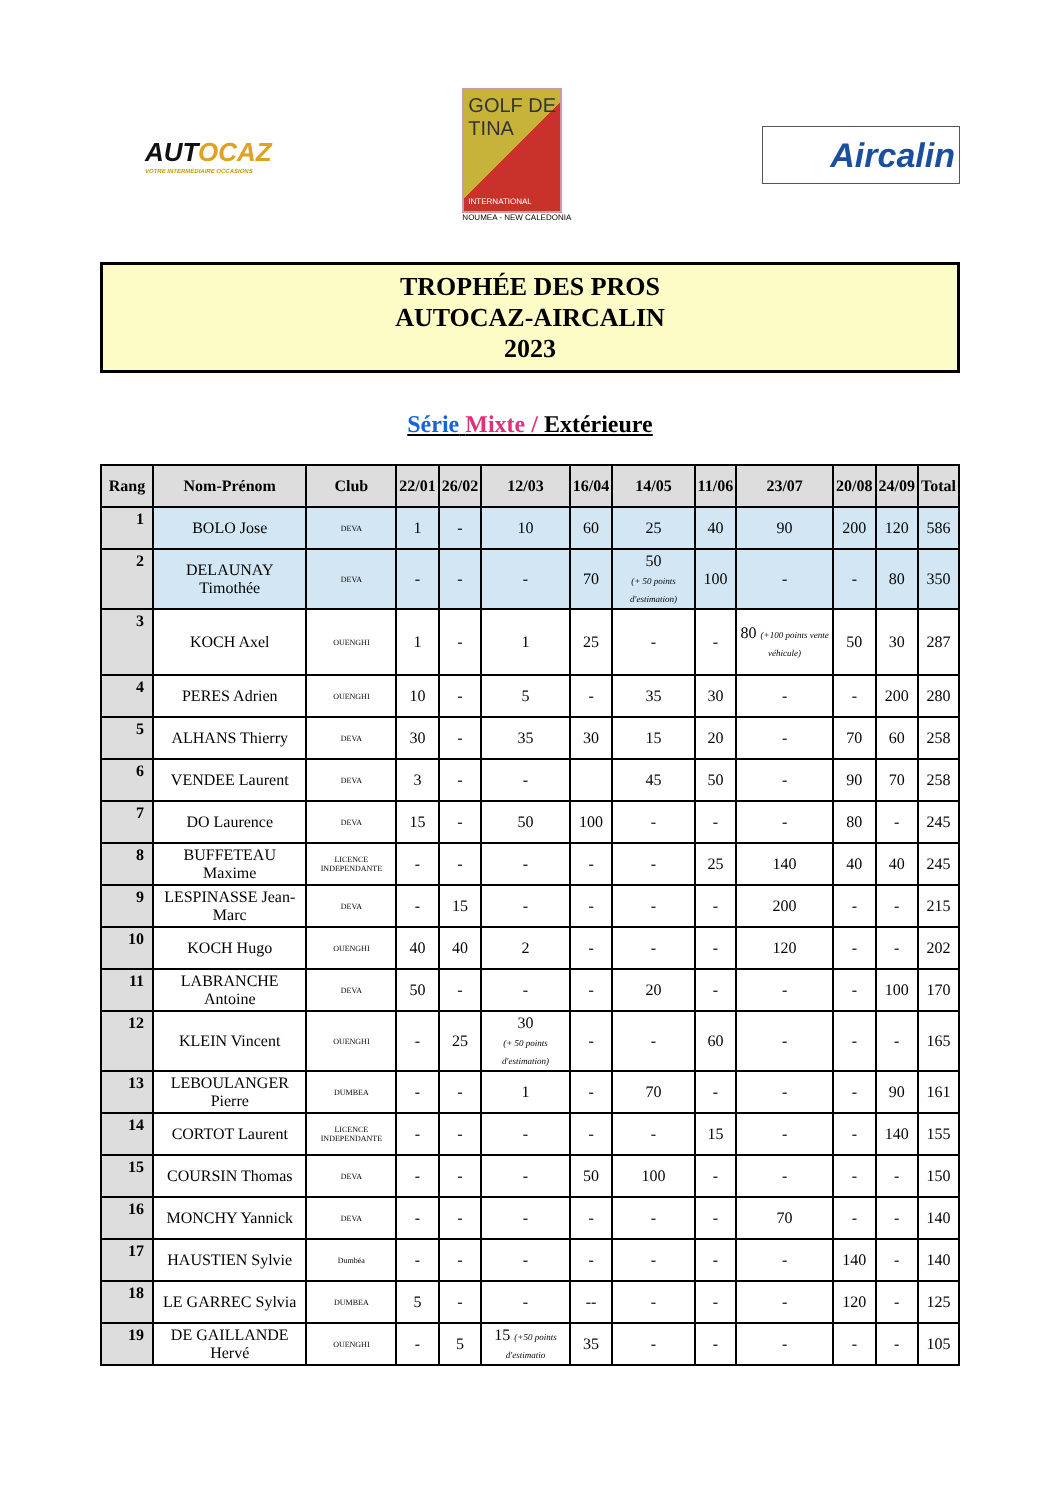AUTOCAZ
VOTRE INTERMÉDIAIRE OCCASIONS
GOLF DE
TINA
INTERNATIONAL
NOUMEA - NEW CALEDONIA
Aircalin
TROPHÉE DES PROS
AUTOCAZ-AIRCALIN
2023
Série Mixte / Extérieure
| Rang | Nom-Prénom | Club | 22/01 | 26/02 | 12/03 | 16/04 | 14/05 | 11/06 | 23/07 | 20/08 | 24/09 | Total |
| --- | --- | --- | --- | --- | --- | --- | --- | --- | --- | --- | --- | --- |
| 1 | BOLO Jose | DEVA | 1 | - | 10 | 60 | 25 | 40 | 90 | 200 | 120 | 586 |
| 2 | DELAUNAY Timothée | DEVA | - | - | - | 70 | 50 (+ 50 points d'estimation) | 100 | - | - | 80 | 350 |
| 3 | KOCH Axel | OUENGHI | 1 | - | 1 | 25 | - | - | 80 (+100 points vente véhicule) | 50 | 30 | 287 |
| 4 | PERES Adrien | OUENGHI | 10 | - | 5 | - | 35 | 30 | - | - | 200 | 280 |
| 5 | ALHANS Thierry | DEVA | 30 | - | 35 | 30 | 15 | 20 | - | 70 | 60 | 258 |
| 6 | VENDEE Laurent | DEVA | 3 | - | - | | 45 | 50 | - | 90 | 70 | 258 |
| 7 | DO Laurence | DEVA | 15 | - | 50 | 100 | - | - | - | 80 | - | 245 |
| 8 | BUFFETEAU Maxime | LICENCE INDEPENDANTE | - | - | - | - | - | 25 | 140 | 40 | 40 | 245 |
| 9 | LESPINASSE Jean-Marc | DEVA | - | 15 | - | - | - | - | 200 | - | - | 215 |
| 10 | KOCH Hugo | OUENGHI | 40 | 40 | 2 | - | - | - | 120 | - | - | 202 |
| 11 | LABRANCHE Antoine | DEVA | 50 | - | - | - | 20 | - | - | - | 100 | 170 |
| 12 | KLEIN Vincent | OUENGHI | - | 25 | 30 (+ 50 points d'estimation) | - | - | 60 | - | - | - | 165 |
| 13 | LEBOULANGER Pierre | DUMBEA | - | - | 1 | - | 70 | - | - | - | 90 | 161 |
| 14 | CORTOT Laurent | LICENCE INDEPENDANTE | - | - | - | - | - | 15 | - | - | 140 | 155 |
| 15 | COURSIN Thomas | DEVA | - | - | - | 50 | 100 | - | - | - | - | 150 |
| 16 | MONCHY Yannick | DEVA | - | - | - | - | - | - | 70 | - | - | 140 |
| 17 | HAUSTIEN Sylvie | Dumbéa | - | - | - | - | - | - | - | 140 | - | 140 |
| 18 | LE GARREC Sylvia | DUMBEA | 5 | - | - | -- | - | - | - | 120 | - | 125 |
| 19 | DE GAILLANDE Hervé | OUENGHI | - | 5 | 15 (+50 points d'estimatio | 35 | - | - | - | - | - | 105 |